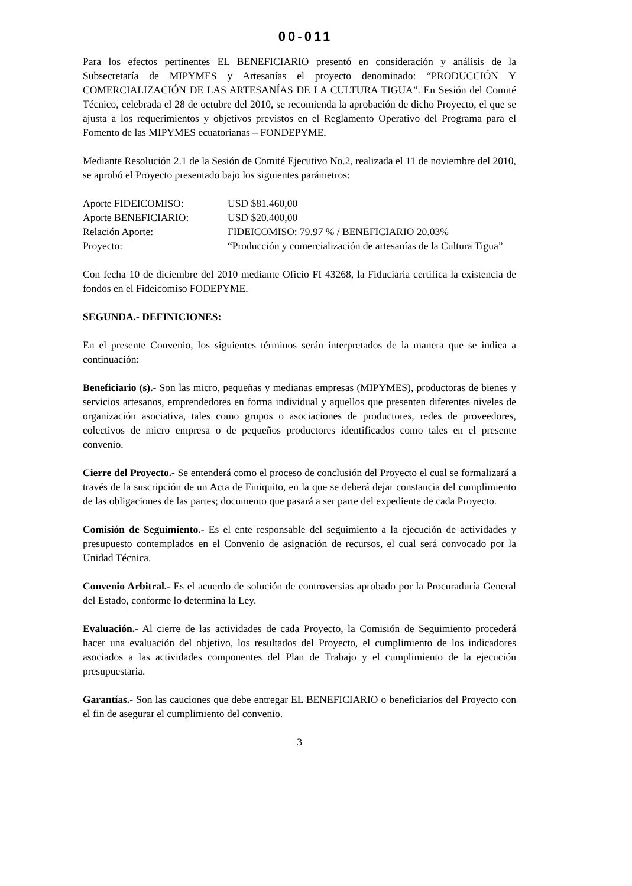00-011
Para los efectos pertinentes EL BENEFICIARIO presentó en consideración y análisis de la Subsecretaría de MIPYMES y Artesanías el proyecto denominado: “PRODUCCIÓN Y COMERCIALIZACIÓN DE LAS ARTESANÍAS DE LA CULTURA TIGUA”. En Sesión del Comité Técnico, celebrada el 28 de octubre del 2010, se recomienda la aprobación de dicho Proyecto, el que se ajusta a los requerimientos y objetivos previstos en el Reglamento Operativo del Programa para el Fomento de las MIPYMES ecuatorianas – FONDEPYME.
Mediante Resolución 2.1 de la Sesión de Comité Ejecutivo No.2, realizada el 11 de noviembre del 2010, se aprobó el Proyecto presentado bajo los siguientes parámetros:
Aporte FIDEICOMISO:
USD $81.460,00
Aporte BENEFICIARIO:
USD $20.400,00
Relación Aporte:
FIDEICOMISO: 79.97 % / BENEFICIARIO 20.03%
Proyecto:
“Producción y comercialización de artesanías de la Cultura Tigua”
Con fecha 10 de diciembre del 2010 mediante Oficio FI 43268, la Fiduciaria certifica la existencia de fondos en el Fideicomiso FODEPYME.
SEGUNDA.- DEFINICIONES:
En el presente Convenio, los siguientes términos serán interpretados de la manera que se indica a continuación:
Beneficiario (s).- Son las micro, pequeñas y medianas empresas (MIPYMES), productoras de bienes y servicios artesanos, emprendedores en forma individual y aquellos que presenten diferentes niveles de organización asociativa, tales como grupos o asociaciones de productores, redes de proveedores, colectivos de micro empresa o de pequeños productores identificados como tales en el presente convenio.
Cierre del Proyecto.- Se entenderá como el proceso de conclusión del Proyecto el cual se formalizará a través de la suscripción de un Acta de Finiquito, en la que se deberá dejar constancia del cumplimiento de las obligaciones de las partes; documento que pasará a ser parte del expediente de cada Proyecto.
Comisión de Seguimiento.- Es el ente responsable del seguimiento a la ejecución de actividades y presupuesto contemplados en el Convenio de asignación de recursos, el cual será convocado por la Unidad Técnica.
Convenio Arbitral.- Es el acuerdo de solución de controversias aprobado por la Procuraduría General del Estado, conforme lo determina la Ley.
Evaluación.- Al cierre de las actividades de cada Proyecto, la Comisión de Seguimiento procederá hacer una evaluación del objetivo, los resultados del Proyecto, el cumplimiento de los indicadores asociados a las actividades componentes del Plan de Trabajo y el cumplimiento de la ejecución presupuestaria.
Garantías.- Son las cauciones que debe entregar EL BENEFICIARIO o beneficiarios del Proyecto con el fin de asegurar el cumplimiento del convenio.
3